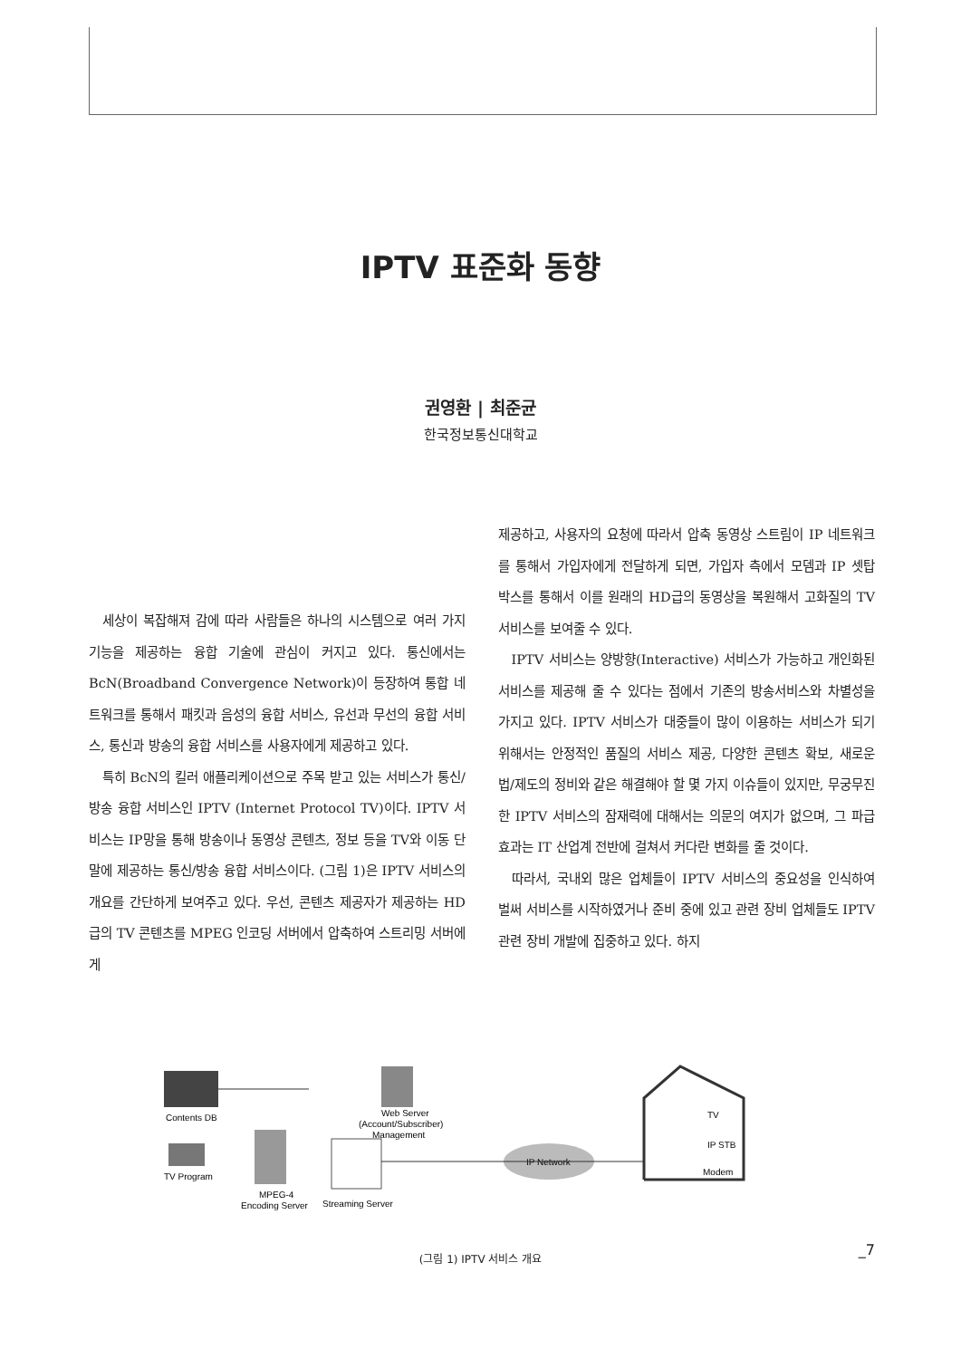IPTV 표준화 동향
권영환 | 최준균
한국정보통신대학교
세상이 복잡해져 감에 따라 사람들은 하나의 시스템으로 여러 가지 기능을 제공하는 융합 기술에 관심이 커지고 있다. 통신에서는 BcN(Broadband Convergence Network)이 등장하여 통합 네트워크를 통해서 패킷과 음성의 융합 서비스, 유선과 무선의 융합 서비스, 통신과 방송의 융합 서비스를 사용자에게 제공하고 있다.
특히 BcN의 킬러 애플리케이션으로 주목 받고 있는 서비스가 통신/방송 융합 서비스인 IPTV (Internet Protocol TV)이다. IPTV 서비스는 IP망을 통해 방송이나 동영상 콘텐츠, 정보 등을 TV와 이동 단말에 제공하는 통신/방송 융합 서비스이다. (그림 1)은 IPTV 서비스의 개요를 간단하게 보여주고 있다. 우선, 콘텐츠 제공자가 제공하는 HD급의 TV 콘텐츠를 MPEG 인코딩 서버에서 압축하여 스트리밍 서버에게
제공하고, 사용자의 요청에 따라서 압축 동영상 스트림이 IP 네트워크를 통해서 가입자에게 전달하게 되면, 가입자 측에서 모뎀과 IP 셋탑 박스를 통해서 이를 원래의 HD급의 동영상을 복원해서 고화질의 TV서비스를 보여줄 수 있다.
IPTV 서비스는 양방향(Interactive) 서비스가 가능하고 개인화된 서비스를 제공해 줄 수 있다는 점에서 기존의 방송서비스와 차별성을 가지고 있다. IPTV 서비스가 대중들이 많이 이용하는 서비스가 되기 위해서는 안정적인 품질의 서비스 제공, 다양한 콘텐츠 확보, 새로운 법/제도의 정비와 같은 해결해야 할 몇 가지 이슈들이 있지만, 무궁무진한 IPTV 서비스의 잠재력에 대해서는 의문의 여지가 없으며, 그 파급 효과는 IT 산업계 전반에 걸쳐서 커다란 변화를 줄 것이다.
따라서, 국내외 많은 업체들이 IPTV 서비스의 중요성을 인식하여 벌써 서비스를 시작하였거나 준비 중에 있고 관련 장비 업체들도 IPTV 관련 장비 개발에 집중하고 있다. 하지
Contents DB
TV Program
MPEG-4
Encoding Server
Streaming Server
Web Server
(Account/Subscriber)
Management
IP Network
TV
IP STB
Modem
(그림 1) IPTV 서비스 개요
_7